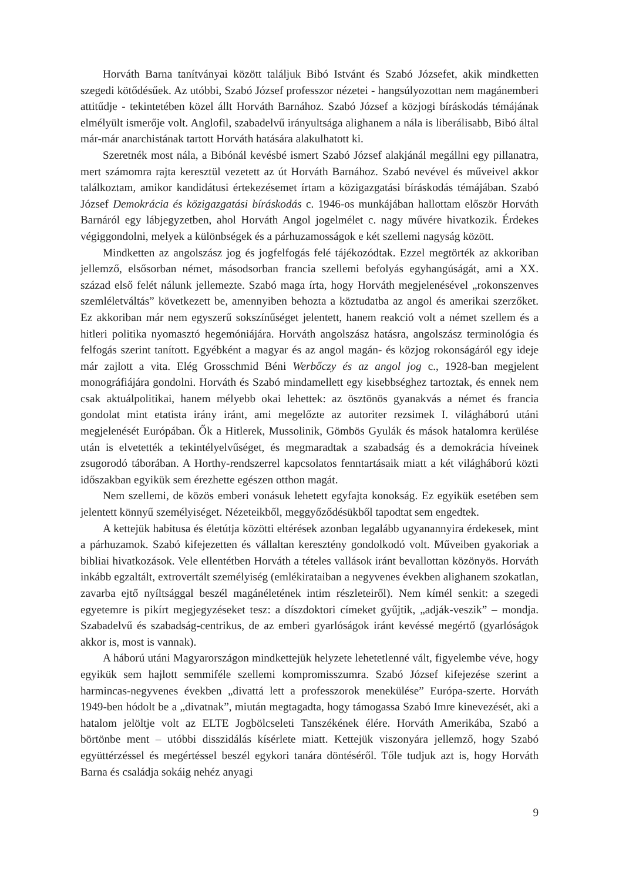Horváth Barna tanítványai között találjuk Bibó Istvánt és Szabó Józsefet, akik mindketten szegedi kötődésűek. Az utóbbi, Szabó József professzor nézetei - hangsúlyozottan nem magánemberi attitűdje - tekintetében közel állt Horváth Barnához. Szabó József a közjogi bíráskodás témájának elmélyült ismerője volt. Anglofil, szabadelvű irányultsága alighanem a nála is liberálisabb, Bibó által már-már anarchistának tartott Horváth hatására alakulhatott ki.
Szeretnék most nála, a Bibónál kevésbé ismert Szabó József alakjánál megállni egy pillanatra, mert számomra rajta keresztül vezetett az út Horváth Barnához. Szabó nevével és műveivel akkor találkoztam, amikor kandidátusi értekezésemet írtam a közigazgatási bíráskodás témájában. Szabó József Demokrácia és közigazgatási bíráskodás c. 1946-os munkájában hallottam először Horváth Barnáról egy lábjegyzetben, ahol Horváth Angol jogelmélet c. nagy művére hivatkozik. Érdekes végiggondolni, melyek a különbségek és a párhuzamosságok e két szellemi nagyság között.
Mindketten az angolszász jog és jogfelfogás felé tájékozódtak. Ezzel megtörték az akkoriban jellemző, elsősorban német, másodsorban francia szellemi befolyás egyhangúságát, ami a XX. század első felét nálunk jellemezte. Szabó maga írta, hogy Horváth megjelenésével „rokonszenves szemléletváltás” következett be, amennyiben behozta a köztudatba az angol és amerikai szerzőket. Ez akkoriban már nem egyszerű sokszínűséget jelentett, hanem reakció volt a német szellem és a hitleri politika nyomasztó hegemóniájára. Horváth angolszász hatásra, angolszász terminológia és felfogás szerint tanított. Egyébként a magyar és az angol magán- és közjog rokonságáról egy ideje már zajlott a vita. Elég Grosschmid Béni Werbőczy és az angol jog c., 1928-ban megjelent monográfiájára gondolni. Horváth és Szabó mindamellett egy kisebbséghez tartoztak, és ennek nem csak aktuálpolitikai, hanem mélyebb okai lehettek: az ösztönös gyanakvás a német és francia gondolat mint etatista irány iránt, ami megelőzte az autoriter rezsimek I. világháború utáni megjelenését Európában. Ők a Hitlerek, Mussolinik, Gömbös Gyulák és mások hatalomra kerülése után is elvetették a tekintélyelvűséget, és megmaradtak a szabadság és a demokrácia híveinek zsugorodó táborában. A Horthy-rendszerrel kapcsolatos fenntartásaik miatt a két világháború közti időszakban egyikük sem érezhette egészen otthon magát.
Nem szellemi, de közös emberi vonásuk lehetett egyfajta konokság. Ez egyikük esetében sem jelentett könnyű személyiséget. Nézeteikből, meggyőződésükből tapodtat sem engedtek.
A kettejük habitusa és életútja közötti eltérések azonban legalább ugyanannyira érdekesek, mint a párhuzamok. Szabó kifejezetten és vállaltan keresztény gondolkodó volt. Műveiben gyakoriak a bibliai hivatkozások. Vele ellentétben Horváth a tételes vallások iránt bevallottan közönyös. Horváth inkább egzaltált, extrovertált személyiség (emlékirataiban a negyvenes években alighanem szokatlan, zavarba ejtő nyíltsággal beszél magánéletének intim részleteiről). Nem kímél senkit: a szegedi egyetemre is pikírt megjegyzéseket tesz: a díszdoktori címeket gyűjtik, „adják-veszik” – mondja. Szabadelvű és szabadság-centrikus, de az emberi gyarlóságok iránt kevéssé megértő (gyarlóságok akkor is, most is vannak).
A háború utáni Magyarországon mindkettejük helyzete lehetetlenné vált, figyelembe véve, hogy egyikük sem hajlott semmiféle szellemi kompromisszumra. Szabó József kifejezése szerint a harmincas-negyvenes években „divattá lett a professzorok menekülése” Európa-szerte. Horváth 1949-ben hódolt be a „divatnak”, miután megtagadta, hogy támogassa Szabó Imre kinevezését, aki a hatalom jelöltje volt az ELTE Jogbölcseleti Tanszékének élére. Horváth Amerikába, Szabó a börtönbe ment – utóbbi disszidálás kísérlete miatt. Kettejük viszonyára jellemző, hogy Szabó együttérzéssel és megértéssel beszél egykori tanára döntéséről. Tőle tudjuk azt is, hogy Horváth Barna és családja sokáig nehéz anyagi
9